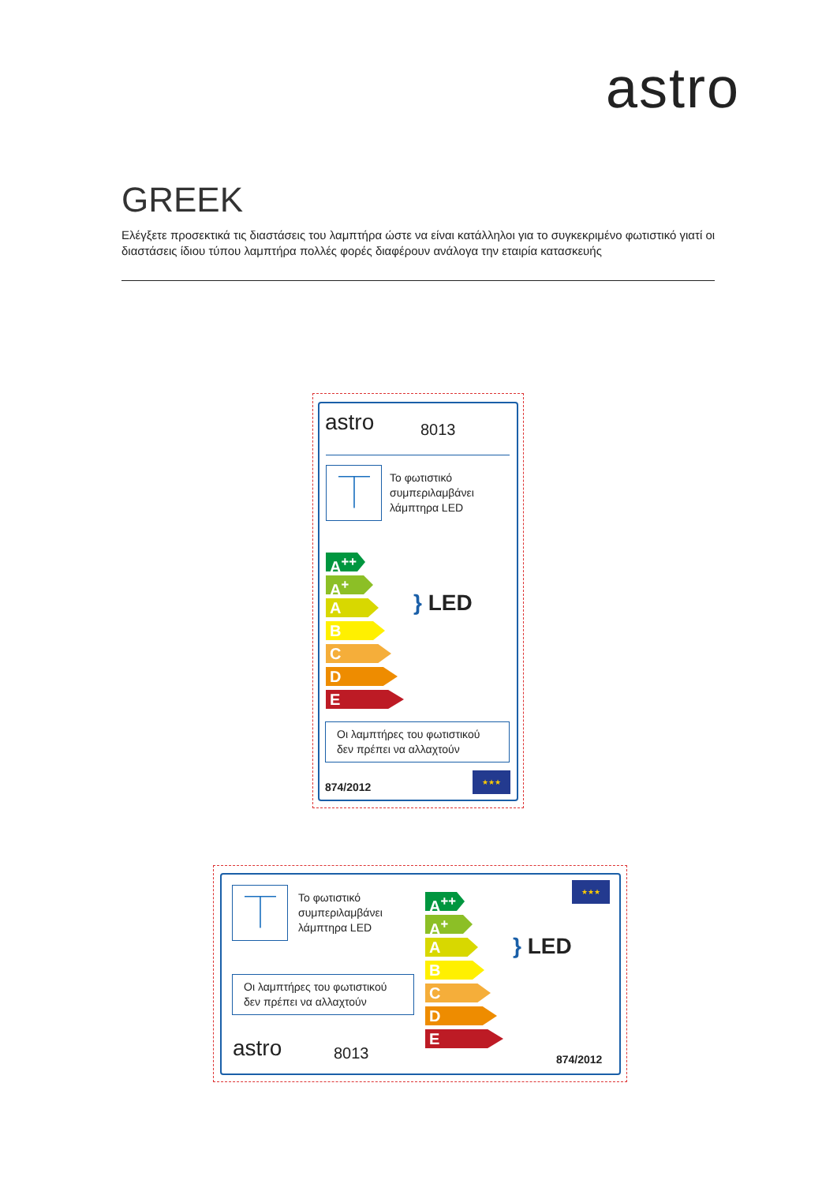astro
GREEK
Ελέγξετε προσεκτικά τις διαστάσεις του λαμπτήρα ώστε να είναι κατάλληλοι για το συγκεκριμένο φωτιστικό γιατί οι διαστάσεις ίδιου τύπου λαμπτήρα πολλές φορές διαφέρουν ανάλογα την εταιρία κατασκευής
astro 8013
⏉
Το φωτιστικό
συμπεριλαμβάνει
λάμπτηρα LED
A<sup>++</sup>
A<sup>+</sup>
A
B
C
D
E
} LED
Οι λαμπτήρες του φωτιστικού
δεν πρέπει να αλλαχτούν
874/2012
★★★
⏉
Το φωτιστικό
συμπεριλαμβάνει
λάμπτηρα LED
Οι λαμπτήρες του φωτιστικού
δεν πρέπει να αλλαχτούν
astro 8013
A<sup>++</sup>
A<sup>+</sup>
A
B
C
D
E
} LED
★★★
874/2012